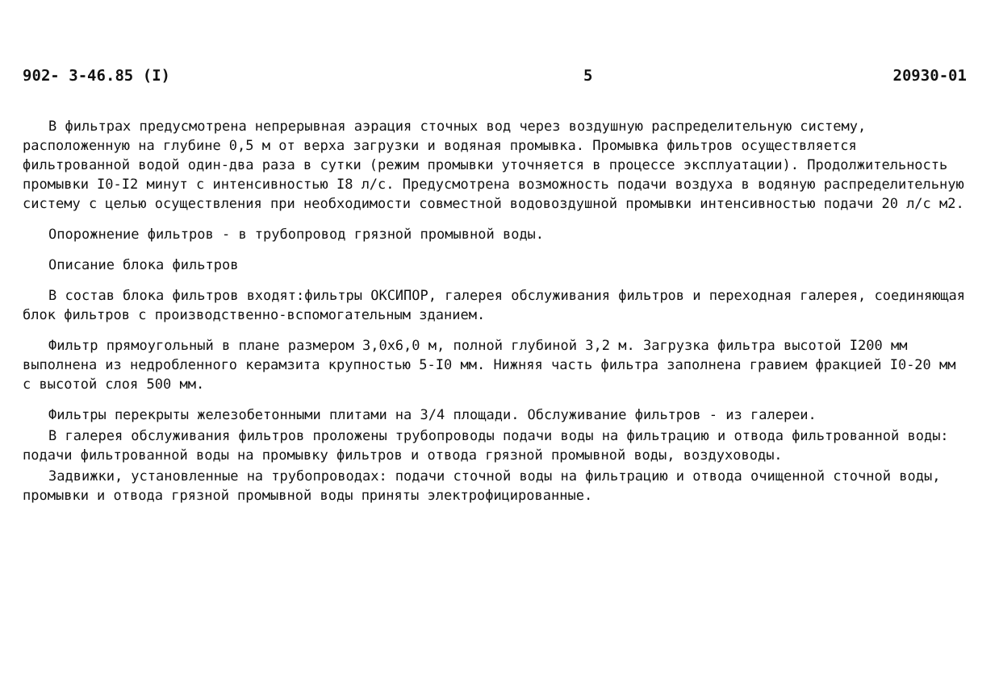902- 3-46.85 (I) 5 20930-01
В фильтрах предусмотрена непрерывная аэрация сточных вод через воздушную распределительную систему, расположенную на глубине 0,5 м от верха загрузки и водяная промывка. Промывка фильтров осуществляется фильтрованной водой один-два раза в сутки (режим промывки уточняется в процессе эксплуатации). Продолжительность промывки I0-I2 минут с интенсивностью I8 л/с. Предусмотрена возможность подачи воздуха в водяную распределительную систему с целью осуществления при необходимости совместной водовоздушной промывки интенсивностью подачи 20 л/с м2.
Опорожнение фильтров - в трубопровод грязной промывной воды.
Описание блока фильтров
В состав блока фильтров входят:фильтры ОКСИПОР, галерея обслуживания фильтров и переходная галерея, соединяющая блок фильтров с производственно-вспомогательным зданием.
Фильтр прямоугольный в плане размером 3,0х6,0 м, полной глубиной 3,2 м. Загрузка фильтра высотой I200 мм выполнена из недробленного керамзита крупностью 5-I0 мм. Нижняя часть фильтра заполнена гравием фракцией I0-20 мм с высотой слоя 500 мм.
Фильтры перекрыты железобетонными плитами на 3/4 площади. Обслуживание фильтров - из галереи.
В галерея обслуживания фильтров проложены трубопроводы подачи воды на фильтрацию и отвода фильтрованной воды: подачи фильтрованной воды на промывку фильтров и отвода грязной промывной воды, воздуховоды.
Задвижки, установленные на трубопроводах: подачи сточной воды на фильтрацию и отвода очищенной сточной воды, промывки и отвода грязной промывной воды приняты электрофицированные.